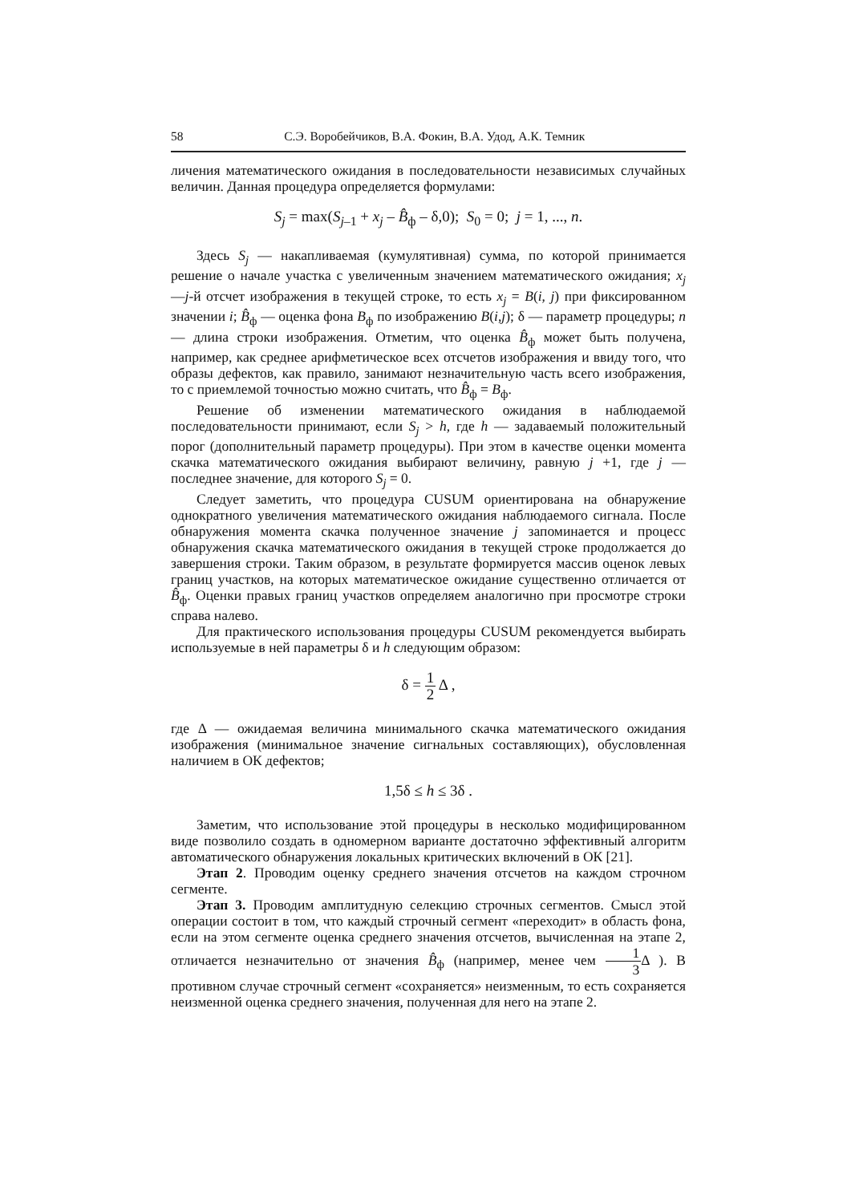58 С.Э. Воробейчиков, В.А. Фокин, В.А. Удод, А.К. Темник
личения математического ожидания в последовательности независимых случайных величин. Данная процедура определяется формулами:
S<sub>j</sub> = max(S<sub>j–1</sub> + x<sub>j</sub> – B̂<sub>ф</sub> – δ,0); S<sub>0</sub> = 0; j = 1, ..., n.
Здесь S<sub>j</sub> — накапливаемая (кумулятивная) сумма, по которой принимается решение о начале участка с увеличенным значением математического ожидания; x<sub>j</sub> —j-й отсчет изображения в текущей строке, то есть x<sub>j</sub> = B(i, j) при фиксированном значении i; B̂<sub>ф</sub> — оценка фона B<sub>ф</sub> по изображению B(i,j); δ — параметр процедуры; n — длина строки изображения. Отметим, что оценка B̂<sub>ф</sub> может быть получена, например, как среднее арифметическое всех отсчетов изображения и ввиду того, что образы дефектов, как правило, занимают незначительную часть всего изображения, то с приемлемой точностью можно считать, что B̂<sub>ф</sub> = B<sub>ф</sub>.
Решение об изменении математического ожидания в наблюдаемой последовательности принимают, если S<sub>j</sub> > h, где h — задаваемый положительный порог (дополнительный параметр процедуры). При этом в качестве оценки момента скачка математического ожидания выбирают величину, равную j +1, где j — последнее значение, для которого S<sub>j</sub> = 0.
Следует заметить, что процедура CUSUM ориентирована на обнаружение однократного увеличения математического ожидания наблюдаемого сигнала. После обнаружения момента скачка полученное значение j запоминается и процесс обнаружения скачка математического ожидания в текущей строке продолжается до завершения строки. Таким образом, в результате формируется массив оценок левых границ участков, на которых математическое ожидание существенно отличается от B̂<sub>ф</sub>. Оценки правых границ участков определяем аналогично при просмотре строки справа налево.
Для практического использования процедуры CUSUM рекомендуется выбирать используемые в ней параметры δ и h следующим образом:
δ = 1 2 Δ ,
где Δ — ожидаемая величина минимального скачка математического ожидания изображения (минимальное значение сигнальных составляющих), обусловленная наличием в ОК дефектов;
1,5δ ≤ h ≤ 3δ .
Заметим, что использование этой процедуры в несколько модифицированном виде позволило создать в одномерном варианте достаточно эффективный алгоритм автоматического обнаружения локальных критических включений в ОК [21].
Этап 2. Проводим оценку среднего значения отсчетов на каждом строчном сегменте.
Этап 3. Проводим амплитудную селекцию строчных сегментов. Смысл этой операции состоит в том, что каждый строчный сегмент «переходит» в область фона, если на этом сегменте оценка среднего значения отсчетов, вычисленная на этапе 2, отличается незначительно от значения B̂<sub>ф</sub> (например, менее чем 1 3 Δ ). В противном случае строчный сегмент «сохраняется» неизменным, то есть сохраняется неизменной оценка среднего значения, полученная для него на этапе 2.